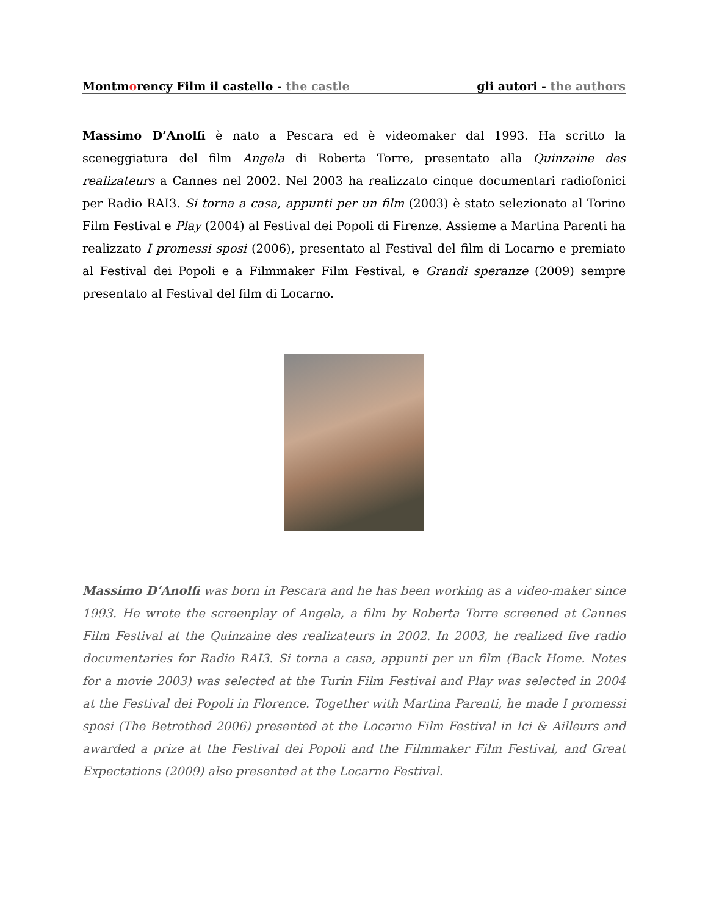Montmorency Film il castello - the castle gli autori - the authors
Massimo D’Anolfi è nato a Pescara ed è videomaker dal 1993. Ha scritto la sceneggiatura del film Angela di Roberta Torre, presentato alla Quinzaine des realizateurs a Cannes nel 2002. Nel 2003 ha realizzato cinque documentari radiofonici per Radio RAI3. Si torna a casa, appunti per un film (2003) è stato selezionato al Torino Film Festival e Play (2004) al Festival dei Popoli di Firenze. Assieme a Martina Parenti ha realizzato I promessi sposi (2006), presentato al Festival del film di Locarno e premiato al Festival dei Popoli e a Filmmaker Film Festival, e Grandi speranze (2009) sempre presentato al Festival del film di Locarno.
Massimo D’Anolfi was born in Pescara and he has been working as a video-maker since 1993. He wrote the screenplay of Angela, a film by Roberta Torre screened at Cannes Film Festival at the Quinzaine des realizateurs in 2002. In 2003, he realized five radio documentaries for Radio RAI3. Si torna a casa, appunti per un film (Back Home. Notes for a movie 2003) was selected at the Turin Film Festival and Play was selected in 2004 at the Festival dei Popoli in Florence. Together with Martina Parenti, he made I promessi sposi (The Betrothed 2006) presented at the Locarno Film Festival in Ici & Ailleurs and awarded a prize at the Festival dei Popoli and the Filmmaker Film Festival, and Great Expectations (2009) also presented at the Locarno Festival.